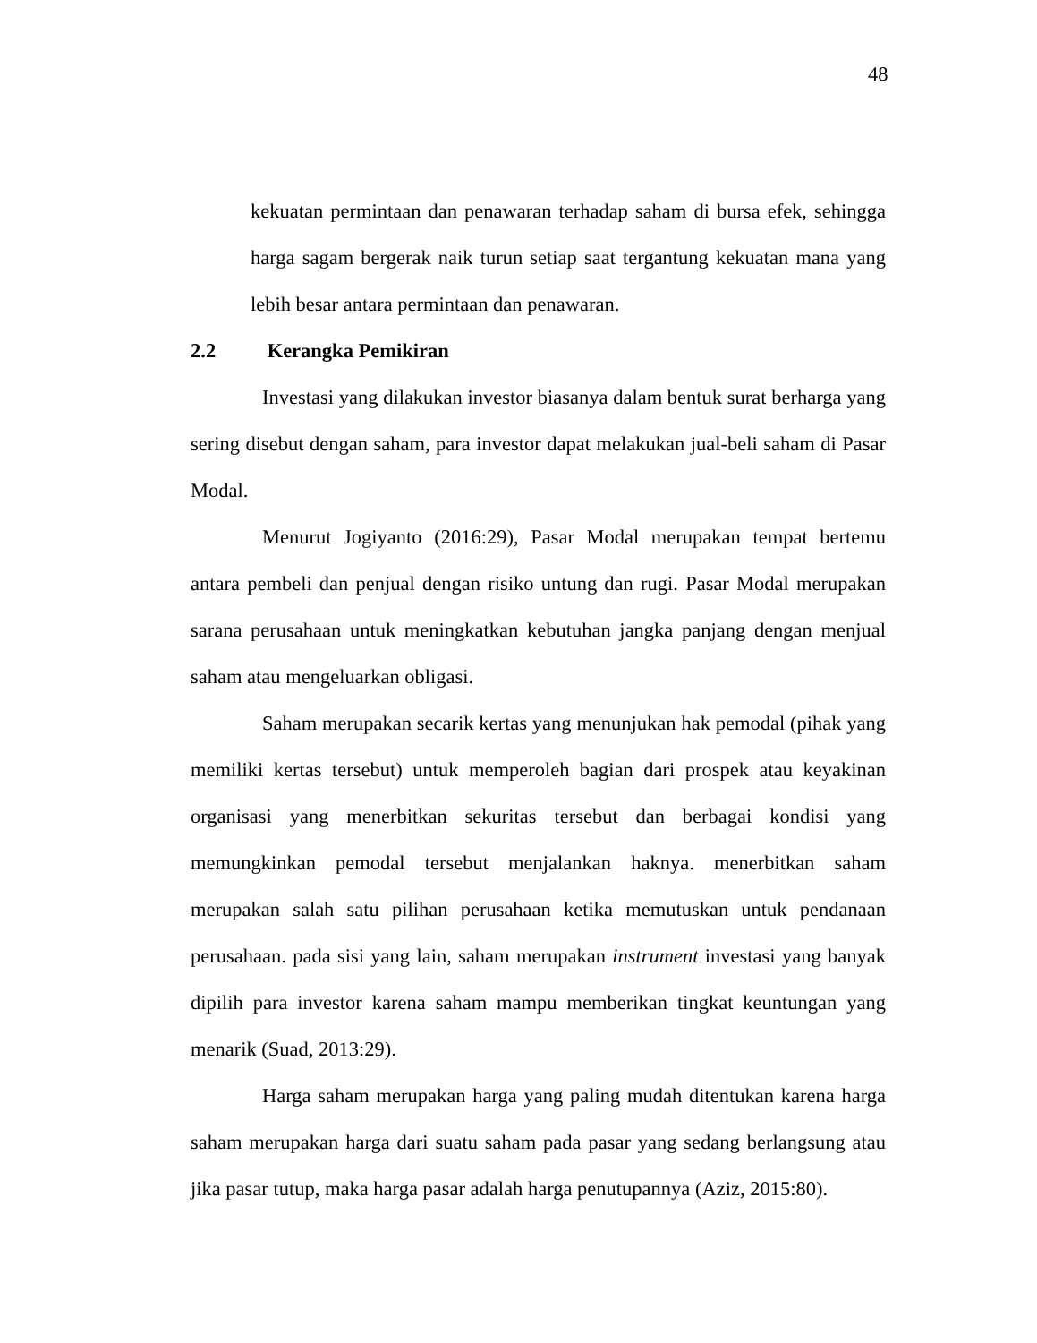48
kekuatan permintaan dan penawaran terhadap saham di bursa efek, sehingga harga sagam bergerak naik turun setiap saat tergantung kekuatan mana yang lebih besar antara permintaan dan penawaran.
2.2 Kerangka Pemikiran
Investasi yang dilakukan investor biasanya dalam bentuk surat berharga yang sering disebut dengan saham, para investor dapat melakukan jual-beli saham di Pasar Modal.
Menurut Jogiyanto (2016:29), Pasar Modal merupakan tempat bertemu antara pembeli dan penjual dengan risiko untung dan rugi. Pasar Modal merupakan sarana perusahaan untuk meningkatkan kebutuhan jangka panjang dengan menjual saham atau mengeluarkan obligasi.
Saham merupakan secarik kertas yang menunjukan hak pemodal (pihak yang memiliki kertas tersebut) untuk memperoleh bagian dari prospek atau keyakinan organisasi yang menerbitkan sekuritas tersebut dan berbagai kondisi yang memungkinkan pemodal tersebut menjalankan haknya. menerbitkan saham merupakan salah satu pilihan perusahaan ketika memutuskan untuk pendanaan perusahaan. pada sisi yang lain, saham merupakan instrument investasi yang banyak dipilih para investor karena saham mampu memberikan tingkat keuntungan yang menarik (Suad, 2013:29).
Harga saham merupakan harga yang paling mudah ditentukan karena harga saham merupakan harga dari suatu saham pada pasar yang sedang berlangsung atau jika pasar tutup, maka harga pasar adalah harga penutupannya (Aziz, 2015:80).